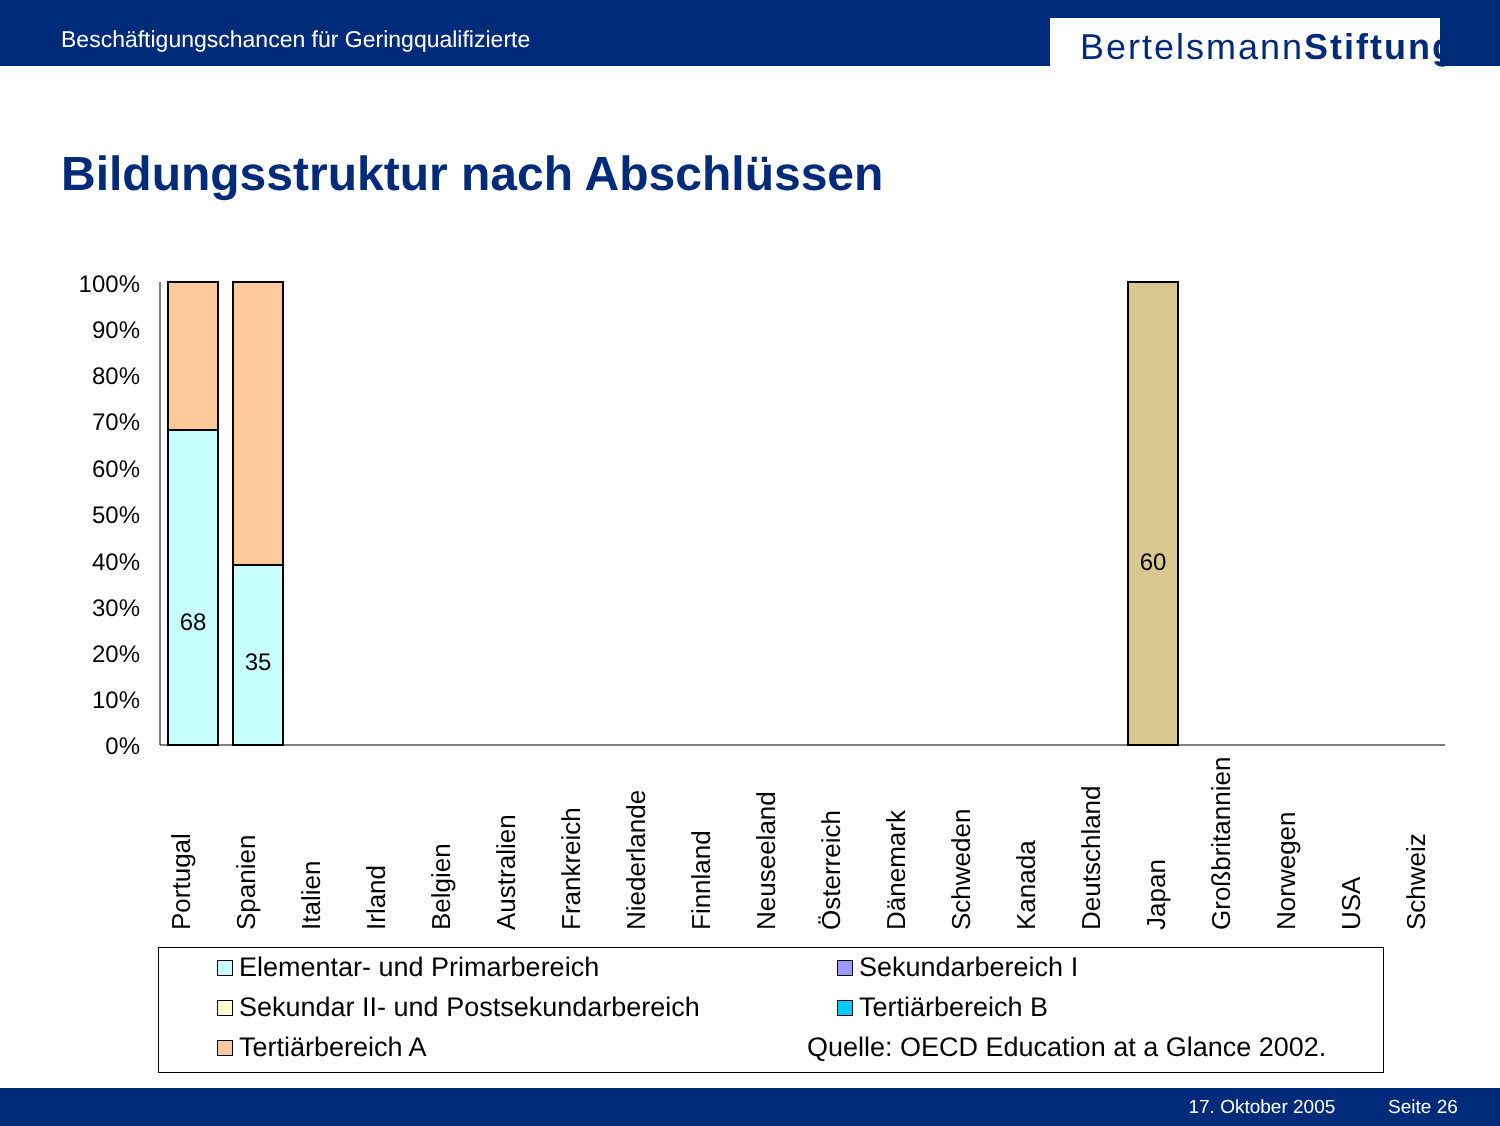Beschäftigungschancen für Geringqualifizierte
BertelsmannStiftung
Bildungsstruktur nach Abschlüssen
100%
90%
80%
70%
60%
50%
40%
30%
20%
10%
0%
68
35
60
Portugal
Spanien
Italien
Irland
Belgien
Australien
Frankreich
Niederlande
Finnland
Neuseeland
Österreich
Dänemark
Schweden
Kanada
Deutschland
Japan
Großbritannien
Norwegen
USA
Schweiz
Elementar- und Primarbereich
Sekundarbereich I
Sekundar II- und Postsekundarbereich
Tertiärbereich B
Tertiärbereich A
Quelle: OECD Education at a Glance 2002.
17. Oktober 2005 Seite 26